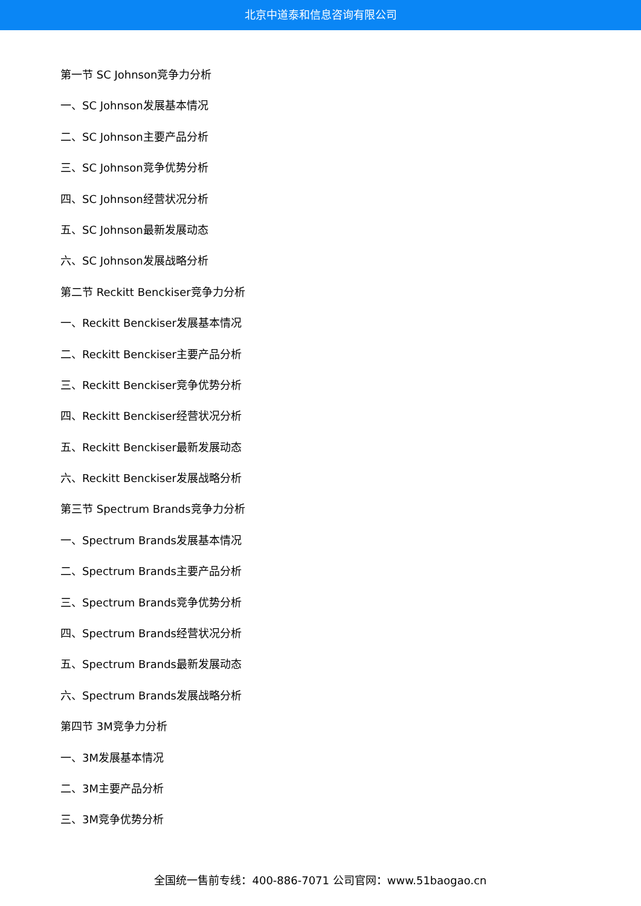北京中道泰和信息咨询有限公司
第一节 SC Johnson竞争力分析
一、SC Johnson发展基本情况
二、SC Johnson主要产品分析
三、SC Johnson竞争优势分析
四、SC Johnson经营状况分析
五、SC Johnson最新发展动态
六、SC Johnson发展战略分析
第二节 Reckitt Benckiser竞争力分析
一、Reckitt Benckiser发展基本情况
二、Reckitt Benckiser主要产品分析
三、Reckitt Benckiser竞争优势分析
四、Reckitt Benckiser经营状况分析
五、Reckitt Benckiser最新发展动态
六、Reckitt Benckiser发展战略分析
第三节 Spectrum Brands竞争力分析
一、Spectrum Brands发展基本情况
二、Spectrum Brands主要产品分析
三、Spectrum Brands竞争优势分析
四、Spectrum Brands经营状况分析
五、Spectrum Brands最新发展动态
六、Spectrum Brands发展战略分析
第四节 3M竞争力分析
一、3M发展基本情况
二、3M主要产品分析
三、3M竞争优势分析
全国统一售前专线：400-886-7071 公司官网：www.51baogao.cn